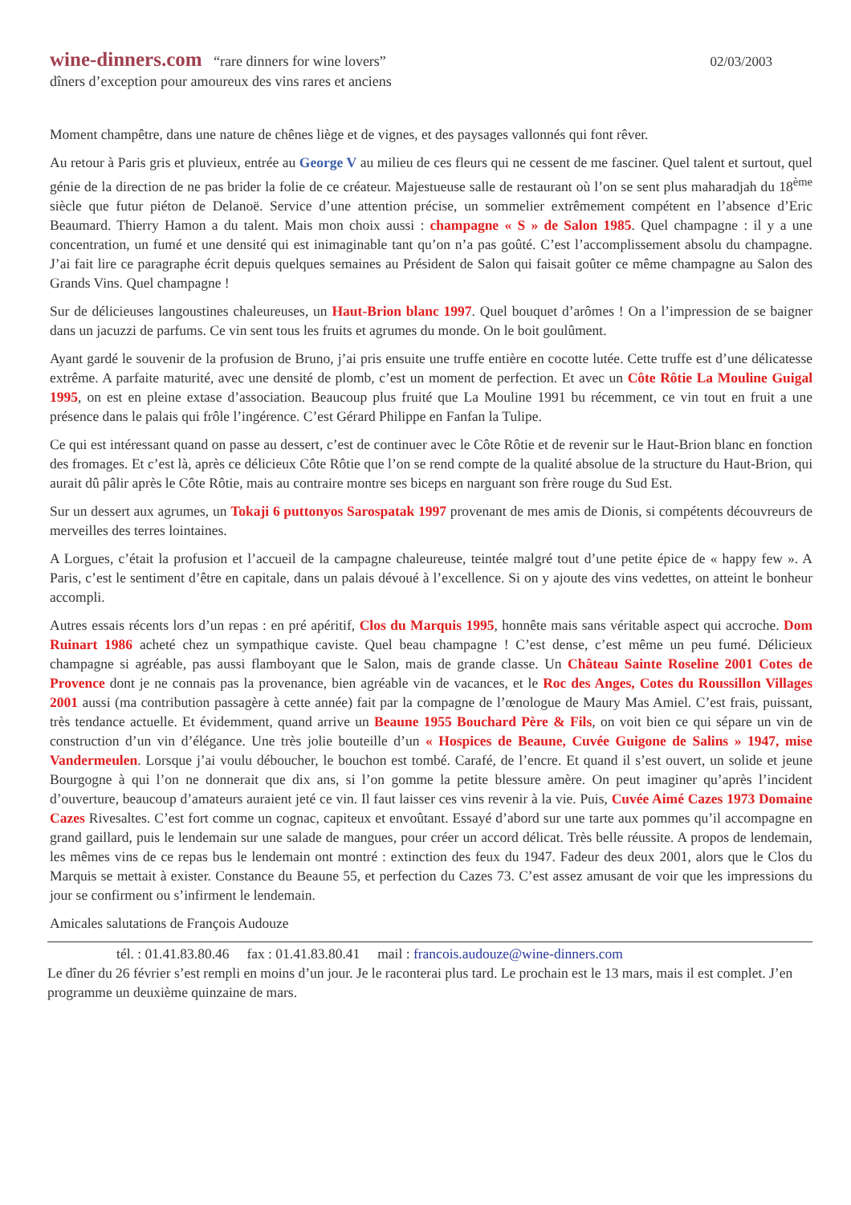wine-dinners.com “rare dinners for wine lovers”
02/03/2003
dîners d’exception pour amoureux des vins rares et anciens
Moment champêtre, dans une nature de chênes liège et de vignes, et des paysages vallonnés qui font rêver.
Au retour à Paris gris et pluvieux, entrée au George V au milieu de ces fleurs qui ne cessent de me fasciner. Quel talent et surtout, quel génie de la direction de ne pas brider la folie de ce créateur. Majestueuse salle de restaurant où l’on se sent plus maharadjah du 18<sup>ème</sup> siècle que futur piéton de Delanoë. Service d’une attention précise, un sommelier extrêmement compétent en l’absence d’Eric Beaumard. Thierry Hamon a du talent. Mais mon choix aussi : champagne « S » de Salon 1985. Quel champagne : il y a une concentration, un fumé et une densité qui est inimaginable tant qu’on n’a pas goûté. C’est l’accomplissement absolu du champagne. J’ai fait lire ce paragraphe écrit depuis quelques semaines au Président de Salon qui faisait goûter ce même champagne au Salon des Grands Vins. Quel champagne !
Sur de délicieuses langoustines chaleureuses, un Haut-Brion blanc 1997. Quel bouquet d’arômes ! On a l’impression de se baigner dans un jacuzzi de parfums. Ce vin sent tous les fruits et agrumes du monde. On le boit goulûment.
Ayant gardé le souvenir de la profusion de Bruno, j’ai pris ensuite une truffe entière en cocotte lutée. Cette truffe est d’une délicatesse extrême. A parfaite maturité, avec une densité de plomb, c’est un moment de perfection. Et avec un Côte Rôtie La Mouline Guigal 1995, on est en pleine extase d’association. Beaucoup plus fruité que La Mouline 1991 bu récemment, ce vin tout en fruit a une présence dans le palais qui frôle l’ingérence. C’est Gérard Philippe en Fanfan la Tulipe.
Ce qui est intéressant quand on passe au dessert, c’est de continuer avec le Côte Rôtie et de revenir sur le Haut-Brion blanc en fonction des fromages. Et c’est là, après ce délicieux Côte Rôtie que l’on se rend compte de la qualité absolue de la structure du Haut-Brion, qui aurait dû pâlir après le Côte Rôtie, mais au contraire montre ses biceps en narguant son frère rouge du Sud Est.
Sur un dessert aux agrumes, un Tokaji 6 puttonyos Sarospatak 1997 provenant de mes amis de Dionis, si compétents découvreurs de merveilles des terres lointaines.
A Lorgues, c’était la profusion et l’accueil de la campagne chaleureuse, teintée malgré tout d’une petite épice de « happy few ». A Paris, c’est le sentiment d’être en capitale, dans un palais dévoué à l’excellence. Si on y ajoute des vins vedettes, on atteint le bonheur accompli.
Autres essais récents lors d’un repas : en pré apéritif, Clos du Marquis 1995, honnête mais sans véritable aspect qui accroche. Dom Ruinart 1986 acheté chez un sympathique caviste. Quel beau champagne ! C’est dense, c’est même un peu fumé. Délicieux champagne si agréable, pas aussi flamboyant que le Salon, mais de grande classe. Un Château Sainte Roseline 2001 Cotes de Provence dont je ne connais pas la provenance, bien agréable vin de vacances, et le Roc des Anges, Cotes du Roussillon Villages 2001 aussi (ma contribution passagère à cette année) fait par la compagne de l’œnologue de Maury Mas Amiel. C’est frais, puissant, très tendance actuelle. Et évidemment, quand arrive un Beaune 1955 Bouchard Père & Fils, on voit bien ce qui sépare un vin de construction d’un vin d’élégance. Une très jolie bouteille d’un « Hospices de Beaune, Cuvée Guigone de Salins » 1947, mise Vandermeulen. Lorsque j’ai voulu déboucher, le bouchon est tombé. Carafé, de l’encre. Et quand il s’est ouvert, un solide et jeune Bourgogne à qui l’on ne donnerait que dix ans, si l’on gomme la petite blessure amère. On peut imaginer qu’après l’incident d’ouverture, beaucoup d’amateurs auraient jeté ce vin. Il faut laisser ces vins revenir à la vie. Puis, Cuvée Aimé Cazes 1973 Domaine Cazes Rivesaltes. C’est fort comme un cognac, capiteux et envoûtant. Essayé d’abord sur une tarte aux pommes qu’il accompagne en grand gaillard, puis le lendemain sur une salade de mangues, pour créer un accord délicat. Très belle réussite. A propos de lendemain, les mêmes vins de ce repas bus le lendemain ont montré : extinction des feux du 1947. Fadeur des deux 2001, alors que le Clos du Marquis se mettait à exister. Constance du Beaune 55, et perfection du Cazes 73. C’est assez amusant de voir que les impressions du jour se confirment ou s’infirment le lendemain.
Amicales salutations de François Audouze
tél. : 01.41.83.80.46 fax : 01.41.83.80.41 mail : francois.audouze@wine-dinners.com
Le dîner du 26 février s’est rempli en moins d’un jour. Je le raconterai plus tard. Le prochain est le 13 mars, mais il est complet. J’en programme un deuxième quinzaine de mars.